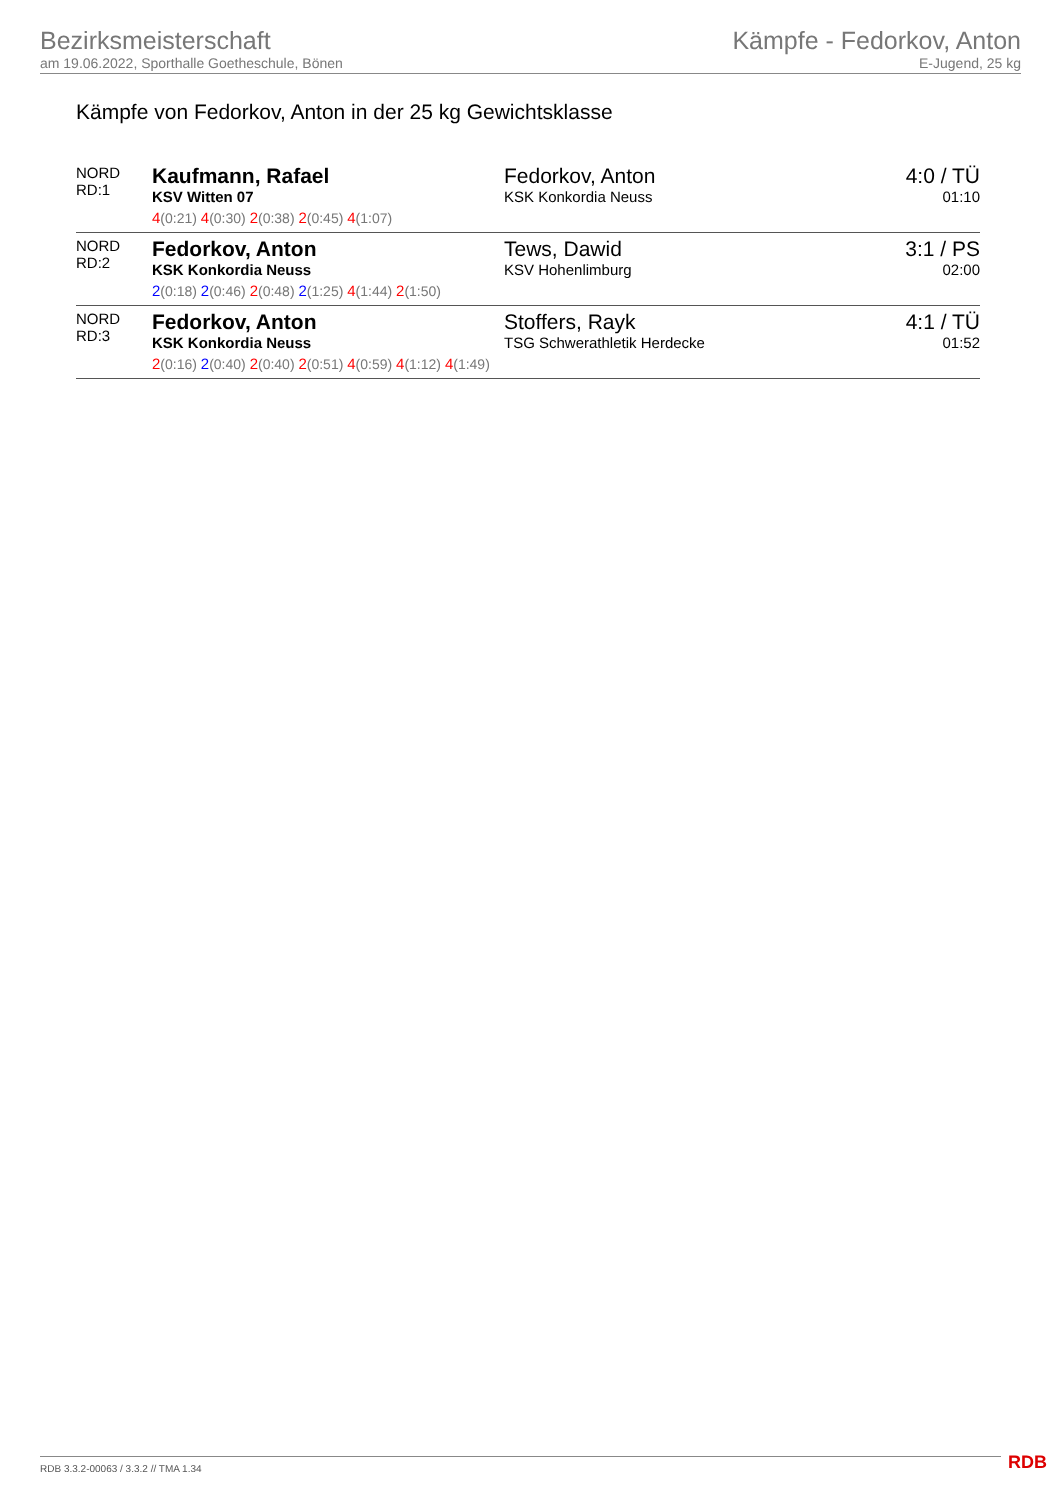Bezirksmeisterschaft
am 19.06.2022, Sporthalle Goetheschule, Bönen
Kämpfe - Fedorkov, Anton
E-Jugend, 25 kg
Kämpfe von Fedorkov, Anton in der 25 kg Gewichtsklasse
| NORD RD:1 | Kaufmann, Rafael KSV Witten 07 | Fedorkov, Anton KSK Konkordia Neuss | 4:0 / TÜ 01:10 |
| | 4 (0:21) 4 (0:30) 2 (0:38) 2 (0:45) 4 (1:07) | | |
| NORD RD:2 | Fedorkov, Anton KSK Konkordia Neuss | Tews, Dawid KSV Hohenlimburg | 3:1 / PS 02:00 |
| | 2 (0:18) 2 (0:46) 2 (0:48) 2 (1:25) 4 (1:44) 2 (1:50) | | |
| NORD RD:3 | Fedorkov, Anton KSK Konkordia Neuss | Stoffers, Rayk TSG Schwerathletik Herdecke | 4:1 / TÜ 01:52 |
| | 2 (0:16) 2 (0:40) 2 (0:40) 2 (0:51) 4 (0:59) 4 (1:12) 4 (1:49) | | |
RDB 3.3.2-00063 / 3.3.2 // TMA 1.34
RDB